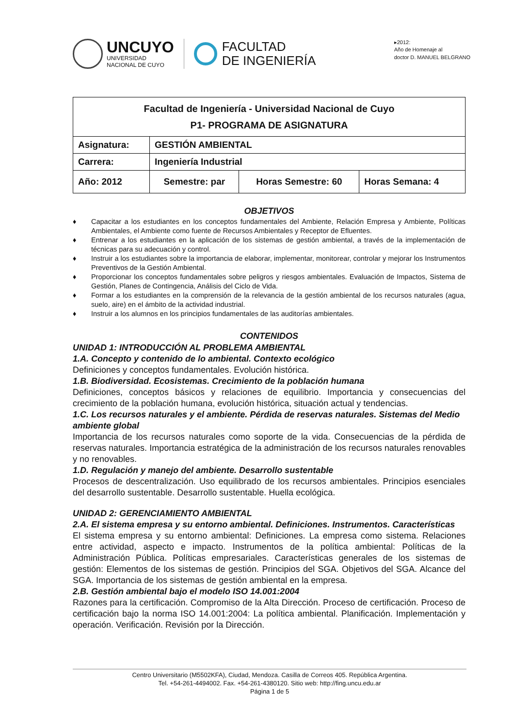UNCUYO
UNIVERSIDAD
NACIONAL DE CUYO
FACULTAD
DE INGENIERÍA
▸2012:
Año de Homenaje al
doctor D. MANUEL BELGRANO
| Facultad de Ingeniería - Universidad Nacional de Cuyo P1- PROGRAMA DE ASIGNATURA | | | |
| Asignatura: | GESTIÓN AMBIENTAL | | |
| Carrera: | Ingeniería Industrial | | |
| Año: 2012 | Semestre: par | Horas Semestre: 60 | Horas Semana: 4 |
OBJETIVOS
♦ Capacitar a los estudiantes en los conceptos fundamentales del Ambiente, Relación Empresa y Ambiente, Políticas Ambientales, el Ambiente como fuente de Recursos Ambientales y Receptor de Efluentes.
♦ Entrenar a los estudiantes en la aplicación de los sistemas de gestión ambiental, a través de la implementación de técnicas para su adecuación y control.
♦ Instruir a los estudiantes sobre la importancia de elaborar, implementar, monitorear, controlar y mejorar los Instrumentos Preventivos de la Gestión Ambiental.
♦ Proporcionar los conceptos fundamentales sobre peligros y riesgos ambientales. Evaluación de Impactos, Sistema de Gestión, Planes de Contingencia, Análisis del Ciclo de Vida.
♦ Formar a los estudiantes en la comprensión de la relevancia de la gestión ambiental de los recursos naturales (agua, suelo, aire) en el ámbito de la actividad industrial.
♦ Instruir a los alumnos en los principios fundamentales de las auditorías ambientales.
CONTENIDOS
UNIDAD 1: INTRODUCCIÓN AL PROBLEMA AMBIENTAL
1.A. Concepto y contenido de lo ambiental. Contexto ecológico
Definiciones y conceptos fundamentales. Evolución histórica.
1.B. Biodiversidad. Ecosistemas. Crecimiento de la población humana
Definiciones, conceptos básicos y relaciones de equilibrio. Importancia y consecuencias del crecimiento de la población humana, evolución histórica, situación actual y tendencias.
1.C. Los recursos naturales y el ambiente. Pérdida de reservas naturales. Sistemas del Medio ambiente global
Importancia de los recursos naturales como soporte de la vida. Consecuencias de la pérdida de reservas naturales. Importancia estratégica de la administración de los recursos naturales renovables y no renovables.
1.D. Regulación y manejo del ambiente. Desarrollo sustentable
Procesos de descentralización. Uso equilibrado de los recursos ambientales. Principios esenciales del desarrollo sustentable. Desarrollo sustentable. Huella ecológica.
UNIDAD 2: GERENCIAMIENTO AMBIENTAL
2.A. El sistema empresa y su entorno ambiental. Definiciones. Instrumentos. Características
El sistema empresa y su entorno ambiental: Definiciones. La empresa como sistema. Relaciones entre actividad, aspecto e impacto. Instrumentos de la política ambiental: Políticas de la Administración Pública. Políticas empresariales. Características generales de los sistemas de gestión: Elementos de los sistemas de gestión. Principios del SGA. Objetivos del SGA. Alcance del SGA. Importancia de los sistemas de gestión ambiental en la empresa.
2.B. Gestión ambiental bajo el modelo ISO 14.001:2004
Razones para la certificación. Compromiso de la Alta Dirección. Proceso de certificación. Proceso de certificación bajo la norma ISO 14.001:2004: La política ambiental. Planificación. Implementación y operación. Verificación. Revisión por la Dirección.
Centro Universitario (M5502KFA), Ciudad, Mendoza. Casilla de Correos 405. República Argentina.
Tel. +54-261-4494002. Fax. +54-261-4380120. Sitio web: http://fing.uncu.edu.ar
Página 1 de 5